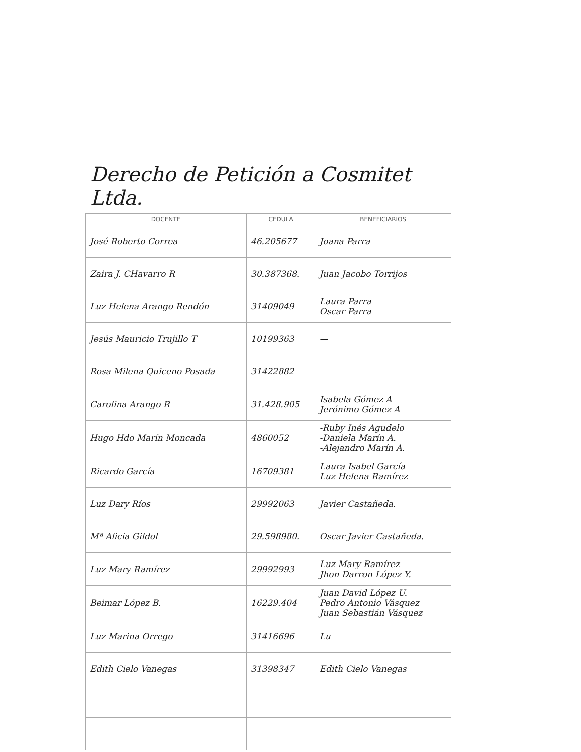Derecho de Petición a Cosmitet Ltda.
| DOCENTE | CEDULA | BENEFICIARIOS |
| --- | --- | --- |
| José Roberto Correa | 46.205677 | Joana Parra |
| Zaira J. CHavarro R | 30.387368. | Juan Jacobo Torrijos |
| Luz Helena Arango Rendón | 31409049 | Laura Parra Oscar Parra |
| Jesús Mauricio Trujillo T | 10199363 | — |
| Rosa Milena Quiceno Posada | 31422882 | — |
| Carolina Arango R | 31.428.905 | Isabela Gómez A Jerónimo Gómez A |
| Hugo Hdo Marín Moncada | 4860052 | -Ruby Inés Agudelo -Daniela Marín A. -Alejandro Marín A. |
| Ricardo García | 16709381 | Laura Isabel García Luz Helena Ramírez |
| Luz Dary Ríos | 29992063 | Javier Castañeda. |
| Mª Alicia Gildol | 29.598980. | Oscar Javier Castañeda. |
| Luz Mary Ramírez | 29992993 | Luz Mary Ramírez Jhon Darron López Y. |
| Beimar López B. | 16229.404 | Juan David López U. Pedro Antonio Vásquez Juan Sebastián Vásquez |
| Luz Marina Orrego | 31416696 | Lu |
| Edith Cielo Vanegas | 31398347 | Edith Cielo Vanegas |